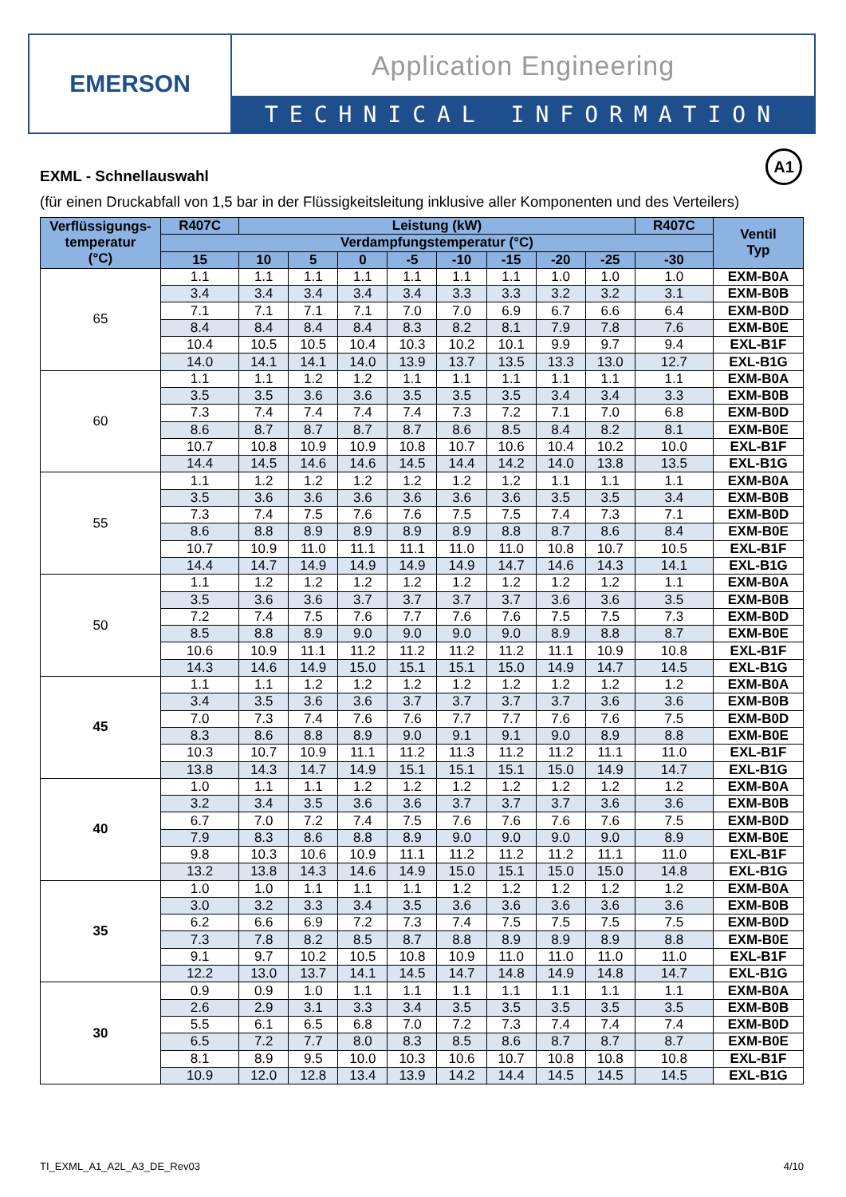EMERSON
Application Engineering
TECHNICAL INFORMATION
A1
EXML - Schnellauswahl
(für einen Druckabfall von 1,5 bar in der Flüssigkeitsleitung inklusive aller Komponenten und des Verteilers)
| Verflüssigungs- temperatur (°C) | R407C | Leistung (kW) | | | | | | | | R407C | Ventil Typ |
| --- | --- | --- | --- | --- | --- | --- | --- | --- | --- | --- | --- |
| | Verdampfungstemperatur (°C) | | | | | | | | | | |
| | 15 | 10 | 5 | 0 | -5 | -10 | -15 | -20 | -25 | -30 | |
| 65 | 1.1 | 1.1 | 1.1 | 1.1 | 1.1 | 1.1 | 1.1 | 1.0 | 1.0 | 1.0 | EXM-B0A |
| | 3.4 | 3.4 | 3.4 | 3.4 | 3.4 | 3.3 | 3.3 | 3.2 | 3.2 | 3.1 | EXM-B0B |
| | 7.1 | 7.1 | 7.1 | 7.1 | 7.0 | 7.0 | 6.9 | 6.7 | 6.6 | 6.4 | EXM-B0D |
| | 8.4 | 8.4 | 8.4 | 8.4 | 8.3 | 8.2 | 8.1 | 7.9 | 7.8 | 7.6 | EXM-B0E |
| | 10.4 | 10.5 | 10.5 | 10.4 | 10.3 | 10.2 | 10.1 | 9.9 | 9.7 | 9.4 | EXL-B1F |
| | 14.0 | 14.1 | 14.1 | 14.0 | 13.9 | 13.7 | 13.5 | 13.3 | 13.0 | 12.7 | EXL-B1G |
| 60 | 1.1 | 1.1 | 1.2 | 1.2 | 1.1 | 1.1 | 1.1 | 1.1 | 1.1 | 1.1 | EXM-B0A |
| | 3.5 | 3.5 | 3.6 | 3.6 | 3.5 | 3.5 | 3.5 | 3.4 | 3.4 | 3.3 | EXM-B0B |
| | 7.3 | 7.4 | 7.4 | 7.4 | 7.4 | 7.3 | 7.2 | 7.1 | 7.0 | 6.8 | EXM-B0D |
| | 8.6 | 8.7 | 8.7 | 8.7 | 8.7 | 8.6 | 8.5 | 8.4 | 8.2 | 8.1 | EXM-B0E |
| | 10.7 | 10.8 | 10.9 | 10.9 | 10.8 | 10.7 | 10.6 | 10.4 | 10.2 | 10.0 | EXL-B1F |
| | 14.4 | 14.5 | 14.6 | 14.6 | 14.5 | 14.4 | 14.2 | 14.0 | 13.8 | 13.5 | EXL-B1G |
| 55 | 1.1 | 1.2 | 1.2 | 1.2 | 1.2 | 1.2 | 1.2 | 1.1 | 1.1 | 1.1 | EXM-B0A |
| | 3.5 | 3.6 | 3.6 | 3.6 | 3.6 | 3.6 | 3.6 | 3.5 | 3.5 | 3.4 | EXM-B0B |
| | 7.3 | 7.4 | 7.5 | 7.6 | 7.6 | 7.5 | 7.5 | 7.4 | 7.3 | 7.1 | EXM-B0D |
| | 8.6 | 8.8 | 8.9 | 8.9 | 8.9 | 8.9 | 8.8 | 8.7 | 8.6 | 8.4 | EXM-B0E |
| | 10.7 | 10.9 | 11.0 | 11.1 | 11.1 | 11.0 | 11.0 | 10.8 | 10.7 | 10.5 | EXL-B1F |
| | 14.4 | 14.7 | 14.9 | 14.9 | 14.9 | 14.9 | 14.7 | 14.6 | 14.3 | 14.1 | EXL-B1G |
| 50 | 1.1 | 1.2 | 1.2 | 1.2 | 1.2 | 1.2 | 1.2 | 1.2 | 1.2 | 1.1 | EXM-B0A |
| | 3.5 | 3.6 | 3.6 | 3.7 | 3.7 | 3.7 | 3.7 | 3.6 | 3.6 | 3.5 | EXM-B0B |
| | 7.2 | 7.4 | 7.5 | 7.6 | 7.7 | 7.6 | 7.6 | 7.5 | 7.5 | 7.3 | EXM-B0D |
| | 8.5 | 8.8 | 8.9 | 9.0 | 9.0 | 9.0 | 9.0 | 8.9 | 8.8 | 8.7 | EXM-B0E |
| | 10.6 | 10.9 | 11.1 | 11.2 | 11.2 | 11.2 | 11.2 | 11.1 | 10.9 | 10.8 | EXL-B1F |
| | 14.3 | 14.6 | 14.9 | 15.0 | 15.1 | 15.1 | 15.0 | 14.9 | 14.7 | 14.5 | EXL-B1G |
| 45 | 1.1 | 1.1 | 1.2 | 1.2 | 1.2 | 1.2 | 1.2 | 1.2 | 1.2 | 1.2 | EXM-B0A |
| | 3.4 | 3.5 | 3.6 | 3.6 | 3.7 | 3.7 | 3.7 | 3.7 | 3.6 | 3.6 | EXM-B0B |
| | 7.0 | 7.3 | 7.4 | 7.6 | 7.6 | 7.7 | 7.7 | 7.6 | 7.6 | 7.5 | EXM-B0D |
| | 8.3 | 8.6 | 8.8 | 8.9 | 9.0 | 9.1 | 9.1 | 9.0 | 8.9 | 8.8 | EXM-B0E |
| | 10.3 | 10.7 | 10.9 | 11.1 | 11.2 | 11.3 | 11.2 | 11.2 | 11.1 | 11.0 | EXL-B1F |
| | 13.8 | 14.3 | 14.7 | 14.9 | 15.1 | 15.1 | 15.1 | 15.0 | 14.9 | 14.7 | EXL-B1G |
| 40 | 1.0 | 1.1 | 1.1 | 1.2 | 1.2 | 1.2 | 1.2 | 1.2 | 1.2 | 1.2 | EXM-B0A |
| | 3.2 | 3.4 | 3.5 | 3.6 | 3.6 | 3.7 | 3.7 | 3.7 | 3.6 | 3.6 | EXM-B0B |
| | 6.7 | 7.0 | 7.2 | 7.4 | 7.5 | 7.6 | 7.6 | 7.6 | 7.6 | 7.5 | EXM-B0D |
| | 7.9 | 8.3 | 8.6 | 8.8 | 8.9 | 9.0 | 9.0 | 9.0 | 9.0 | 8.9 | EXM-B0E |
| | 9.8 | 10.3 | 10.6 | 10.9 | 11.1 | 11.2 | 11.2 | 11.2 | 11.1 | 11.0 | EXL-B1F |
| | 13.2 | 13.8 | 14.3 | 14.6 | 14.9 | 15.0 | 15.1 | 15.0 | 15.0 | 14.8 | EXL-B1G |
| 35 | 1.0 | 1.0 | 1.1 | 1.1 | 1.1 | 1.2 | 1.2 | 1.2 | 1.2 | 1.2 | EXM-B0A |
| | 3.0 | 3.2 | 3.3 | 3.4 | 3.5 | 3.6 | 3.6 | 3.6 | 3.6 | 3.6 | EXM-B0B |
| | 6.2 | 6.6 | 6.9 | 7.2 | 7.3 | 7.4 | 7.5 | 7.5 | 7.5 | 7.5 | EXM-B0D |
| | 7.3 | 7.8 | 8.2 | 8.5 | 8.7 | 8.8 | 8.9 | 8.9 | 8.9 | 8.8 | EXM-B0E |
| | 9.1 | 9.7 | 10.2 | 10.5 | 10.8 | 10.9 | 11.0 | 11.0 | 11.0 | 11.0 | EXL-B1F |
| | 12.2 | 13.0 | 13.7 | 14.1 | 14.5 | 14.7 | 14.8 | 14.9 | 14.8 | 14.7 | EXL-B1G |
| 30 | 0.9 | 0.9 | 1.0 | 1.1 | 1.1 | 1.1 | 1.1 | 1.1 | 1.1 | 1.1 | EXM-B0A |
| | 2.6 | 2.9 | 3.1 | 3.3 | 3.4 | 3.5 | 3.5 | 3.5 | 3.5 | 3.5 | EXM-B0B |
| | 5.5 | 6.1 | 6.5 | 6.8 | 7.0 | 7.2 | 7.3 | 7.4 | 7.4 | 7.4 | EXM-B0D |
| | 6.5 | 7.2 | 7.7 | 8.0 | 8.3 | 8.5 | 8.6 | 8.7 | 8.7 | 8.7 | EXM-B0E |
| | 8.1 | 8.9 | 9.5 | 10.0 | 10.3 | 10.6 | 10.7 | 10.8 | 10.8 | 10.8 | EXL-B1F |
| | 10.9 | 12.0 | 12.8 | 13.4 | 13.9 | 14.2 | 14.4 | 14.5 | 14.5 | 14.5 | EXL-B1G |
TI_EXML_A1_A2L_A3_DE_Rev03 4/10